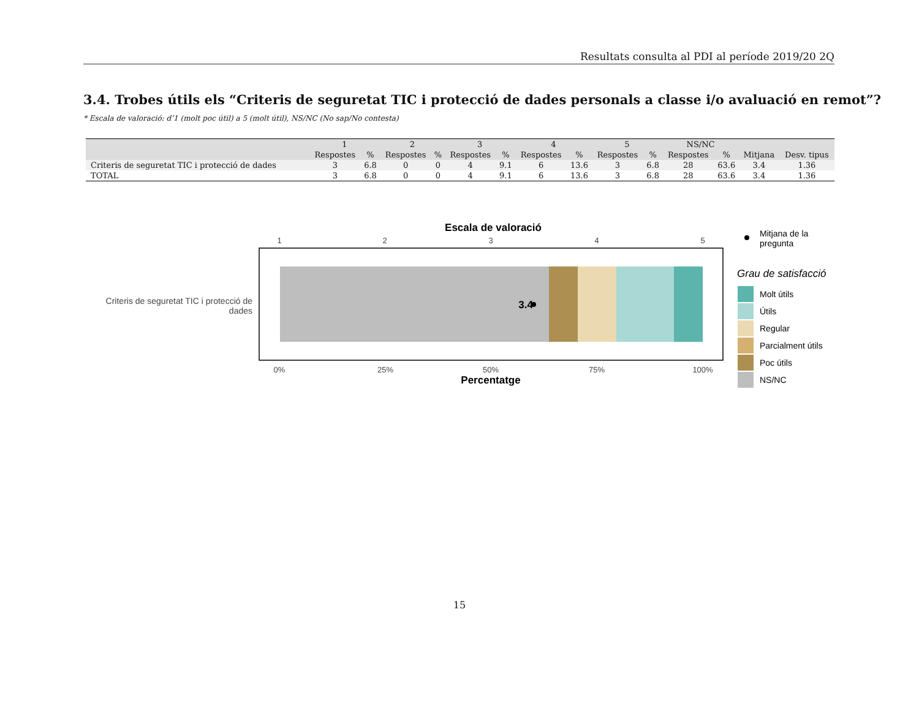Resultats consulta al PDI al període 2019/20 2Q
3.4. Trobes útils els “Criteris de seguretat TIC i protecció de dades personals a classe i/o avaluació en remot”?
* Escala de valoració: d’1 (molt poc útil) a 5 (molt útil), NS/NC (No sap/No contesta)
| | 1 | | 2 | | 3 | | 4 | | 5 | | NS/NC | | | |
| --- | --- | --- | --- | --- | --- | --- | --- | --- | --- | --- | --- | --- | --- | --- |
| | Respostes | % | Respostes | % | Respostes | % | Respostes | % | Respostes | % | Respostes | % | Mitjana | Desv. tipus |
| Criteris de seguretat TIC i protecció de dades | 3 | 6.8 | 0 | 0 | 4 | 9.1 | 6 | 13.6 | 3 | 6.8 | 28 | 63.6 | 3.4 | 1.36 |
| TOTAL | 3 | 6.8 | 0 | 0 | 4 | 9.1 | 6 | 13.6 | 3 | 6.8 | 28 | 63.6 | 3.4 | 1.36 |
Escala de valoració
1
2
3
4
5
3.4
Criteris de seguretat TIC i protecció de
dades
0%
25%
50%
75%
100%
Percentatge
Mitjana de la
pregunta
Grau de satisfacció
Molt útils
Útils
Regular
Parcialment útils
Poc útils
NS/NC
15